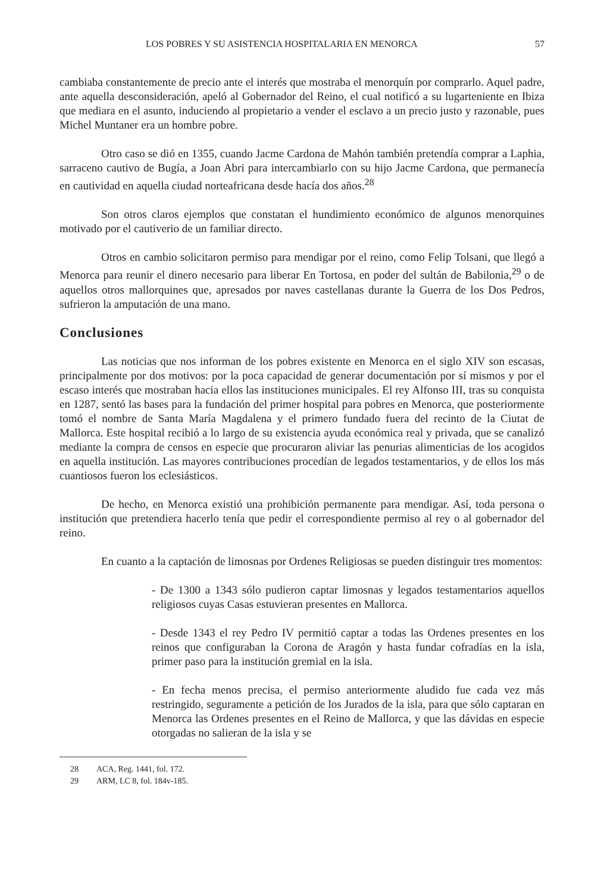LOS POBRES Y SU ASISTENCIA HOSPITALARIA EN MENORCA 57
cambiaba constantemente de precio ante el interés que mostraba el menorquín por comprarlo. Aquel padre, ante aquella desconsideración, apeló al Gobernador del Reino, el cual notificó a su lugarteniente en Ibiza que mediara en el asunto, induciendo al propietario a vender el esclavo a un precio justo y razonable, pues Michel Muntaner era un hombre pobre.
Otro caso se dió en 1355, cuando Jacme Cardona de Mahón también pretendía comprar a Laphia, sarraceno cautivo de Bugía, a Joan Abri para intercambiarlo con su hijo Jacme Cardona, que permanecía en cautividad en aquella ciudad norteafricana desde hacía dos años.<sup>28</sup>
Son otros claros ejemplos que constatan el hundimiento económico de algunos menorquines motivado por el cautiverio de un familiar directo.
Otros en cambio solicitaron permiso para mendigar por el reino, como Felip Tolsani, que llegó a Menorca para reunir el dinero necesario para liberar En Tortosa, en poder del sultán de Babilonia,<sup>29</sup> o de aquellos otros mallorquines que, apresados por naves castellanas durante la Guerra de los Dos Pedros, sufrieron la amputación de una mano.
Conclusiones
Las noticias que nos informan de los pobres existente en Menorca en el siglo XIV son escasas, principalmente por dos motivos: por la poca capacidad de generar documentación por sí mismos y por el escaso interés que mostraban hacia ellos las instituciones municipales. El rey Alfonso III, tras su conquista en 1287, sentó las bases para la fundación del primer hospital para pobres en Menorca, que posteriormente tomó el nombre de Santa María Magdalena y el primero fundado fuera del recinto de la Ciutat de Mallorca. Este hospital recibió a lo largo de su existencia ayuda económica real y privada, que se canalizó mediante la compra de censos en especie que procuraron aliviar las penurias alimenticias de los acogidos en aquella institución. Las mayores contribuciones procedían de legados testamentarios, y de ellos los más cuantiosos fueron los eclesiásticos.
De hecho, en Menorca existió una prohibición permanente para mendigar. Así, toda persona o institución que pretendiera hacerlo tenía que pedir el correspondiente permiso al rey o al gobernador del reino.
En cuanto a la captación de limosnas por Ordenes Religiosas se pueden distinguir tres momentos:
- De 1300 a 1343 sólo pudieron captar limosnas y legados testamentarios aquellos religiosos cuyas Casas estuvieran presentes en Mallorca.
- Desde 1343 el rey Pedro IV permitió captar a todas las Ordenes presentes en los reinos que configuraban la Corona de Aragón y hasta fundar cofradías en la isla, primer paso para la institución gremial en la isla.
- En fecha menos precisa, el permiso anteriormente aludido fue cada vez más restringido, seguramente a petición de los Jurados de la isla, para que sólo captaran en Menorca las Ordenes presentes en el Reino de Mallorca, y que las dávidas en especie otorgadas no salieran de la isla y se
28 ACA, Reg. 1441, fol. 172.
29 ARM, LC 8, fol. 184v-185.